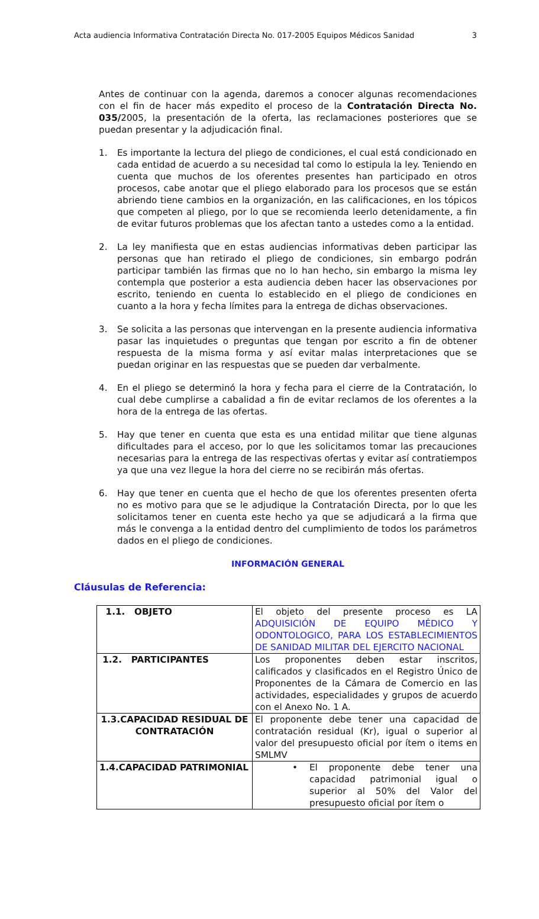Acta audiencia Informativa Contratación Directa No. 017-2005 Equipos Médicos Sanidad 3
Antes de continuar con la agenda, daremos a conocer algunas recomendaciones con el fin de hacer más expedito el proceso de la Contratación Directa No. 035/2005, la presentación de la oferta, las reclamaciones posteriores que se puedan presentar y la adjudicación final.
1. Es importante la lectura del pliego de condiciones, el cual está condicionado en cada entidad de acuerdo a su necesidad tal como lo estipula la ley. Teniendo en cuenta que muchos de los oferentes presentes han participado en otros procesos, cabe anotar que el pliego elaborado para los procesos que se están abriendo tiene cambios en la organización, en las calificaciones, en los tópicos que competen al pliego, por lo que se recomienda leerlo detenidamente, a fin de evitar futuros problemas que los afectan tanto a ustedes como a la entidad.
2. La ley manifiesta que en estas audiencias informativas deben participar las personas que han retirado el pliego de condiciones, sin embargo podrán participar también las firmas que no lo han hecho, sin embargo la misma ley contempla que posterior a esta audiencia deben hacer las observaciones por escrito, teniendo en cuenta lo establecido en el pliego de condiciones en cuanto a la hora y fecha límites para la entrega de dichas observaciones.
3. Se solicita a las personas que intervengan en la presente audiencia informativa pasar las inquietudes o preguntas que tengan por escrito a fin de obtener respuesta de la misma forma y así evitar malas interpretaciones que se puedan originar en las respuestas que se pueden dar verbalmente.
4. En el pliego se determinó la hora y fecha para el cierre de la Contratación, lo cual debe cumplirse a cabalidad a fin de evitar reclamos de los oferentes a la hora de la entrega de las ofertas.
5. Hay que tener en cuenta que esta es una entidad militar que tiene algunas dificultades para el acceso, por lo que les solicitamos tomar las precauciones necesarias para la entrega de las respectivas ofertas y evitar así contratiempos ya que una vez llegue la hora del cierre no se recibirán más ofertas.
6. Hay que tener en cuenta que el hecho de que los oferentes presenten oferta no es motivo para que se le adjudique la Contratación Directa, por lo que les solicitamos tener en cuenta este hecho ya que se adjudicará a la firma que más le convenga a la entidad dentro del cumplimiento de todos los parámetros dados en el pliego de condiciones.
INFORMACIÓN GENERAL
Cláusulas de Referencia:
| 1.1. OBJETO | El objeto del presente proceso es LA ADQUISICIÓN DE EQUIPO MÉDICO Y ODONTOLOGICO, PARA LOS ESTABLECIMIENTOS DE SANIDAD MILITAR DEL EJERCITO NACIONAL |
| 1.2. PARTICIPANTES | Los proponentes deben estar inscritos, calificados y clasificados en el Registro Único de Proponentes de la Cámara de Comercio en las actividades, especialidades y grupos de acuerdo con el Anexo No. 1 A. |
| 1.3.CAPACIDAD RESIDUAL DE CONTRATACIÓN | El proponente debe tener una capacidad de contratación residual (Kr), igual o superior al valor del presupuesto oficial por ítem o items en SMLMV |
| 1.4.CAPACIDAD PATRIMONIAL | • El proponente debe tener una capacidad patrimonial igual o superior al 50% del Valor del presupuesto oficial por ítem o |